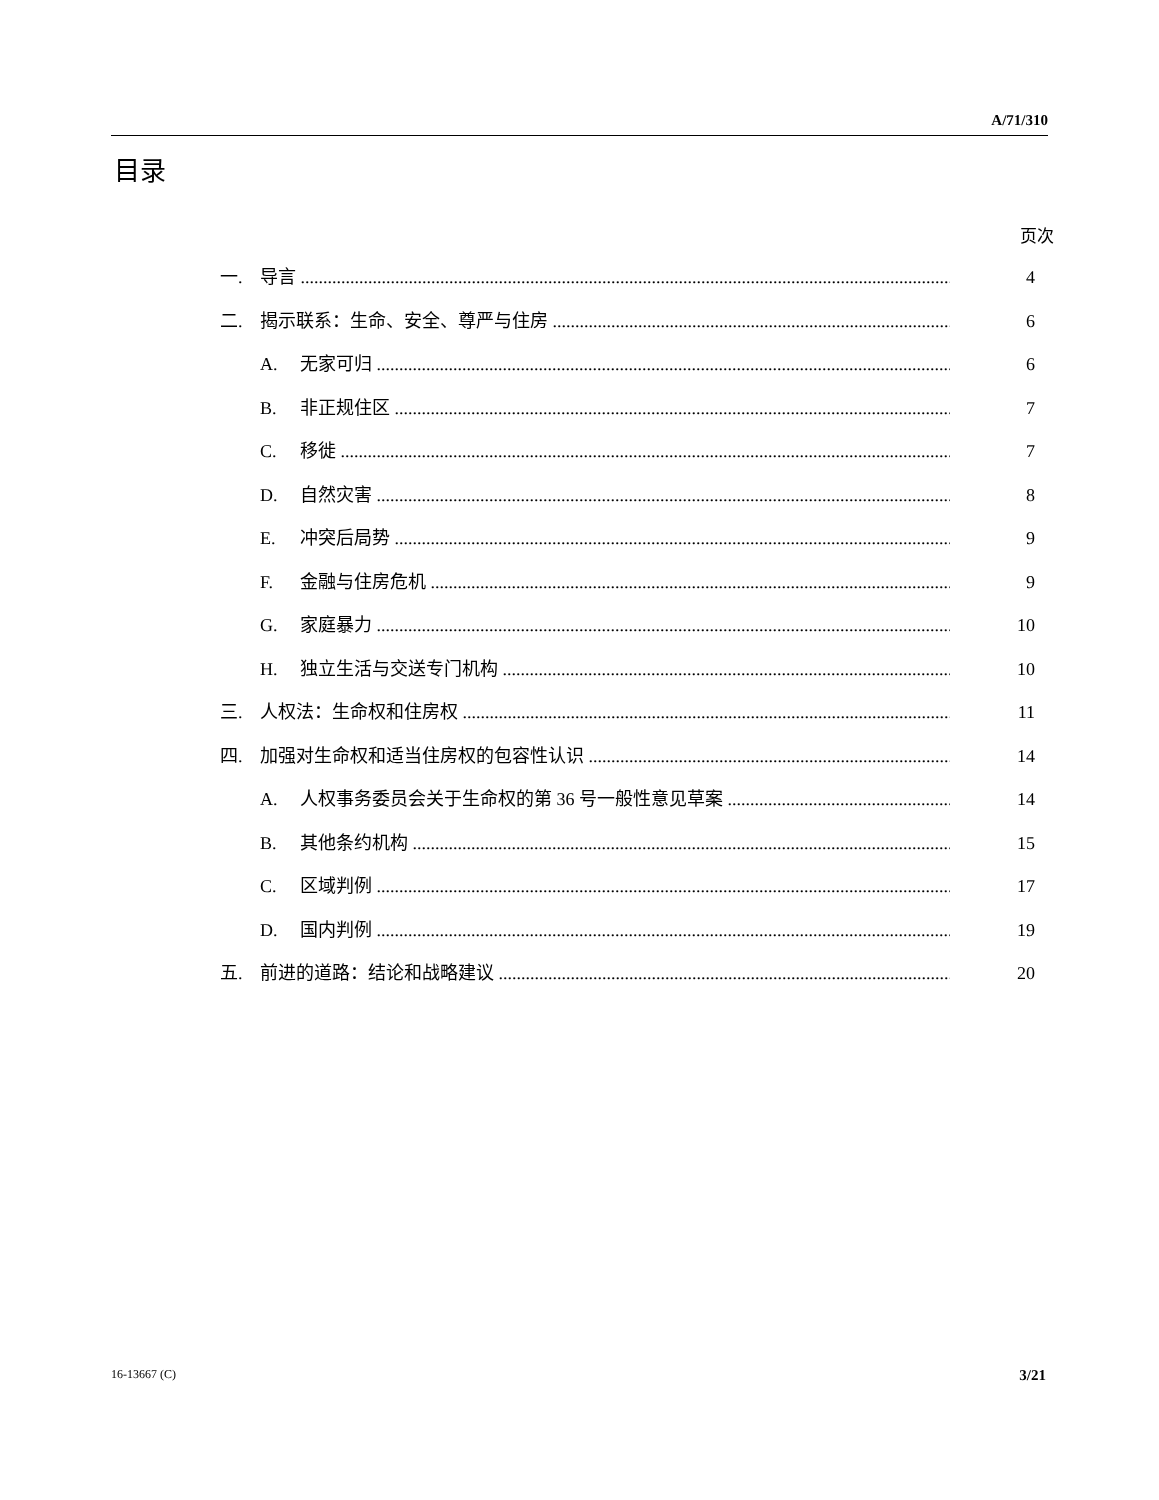A/71/310
目录
页次
一. 导言 4
二. 揭示联系：生命、安全、尊严与住房 6
A. 无家可归 6
B. 非正规住区 7
C. 移徙 7
D. 自然灾害 8
E. 冲突后局势 9
F. 金融与住房危机 9
G. 家庭暴力 10
H. 独立生活与交送专门机构 10
三. 人权法：生命权和住房权 11
四. 加强对生命权和适当住房权的包容性认识 14
A. 人权事务委员会关于生命权的第 36 号一般性意见草案 14
B. 其他条约机构 15
C. 区域判例 17
D. 国内判例 19
五. 前进的道路：结论和战略建议 20
16-13667 (C) 3/21